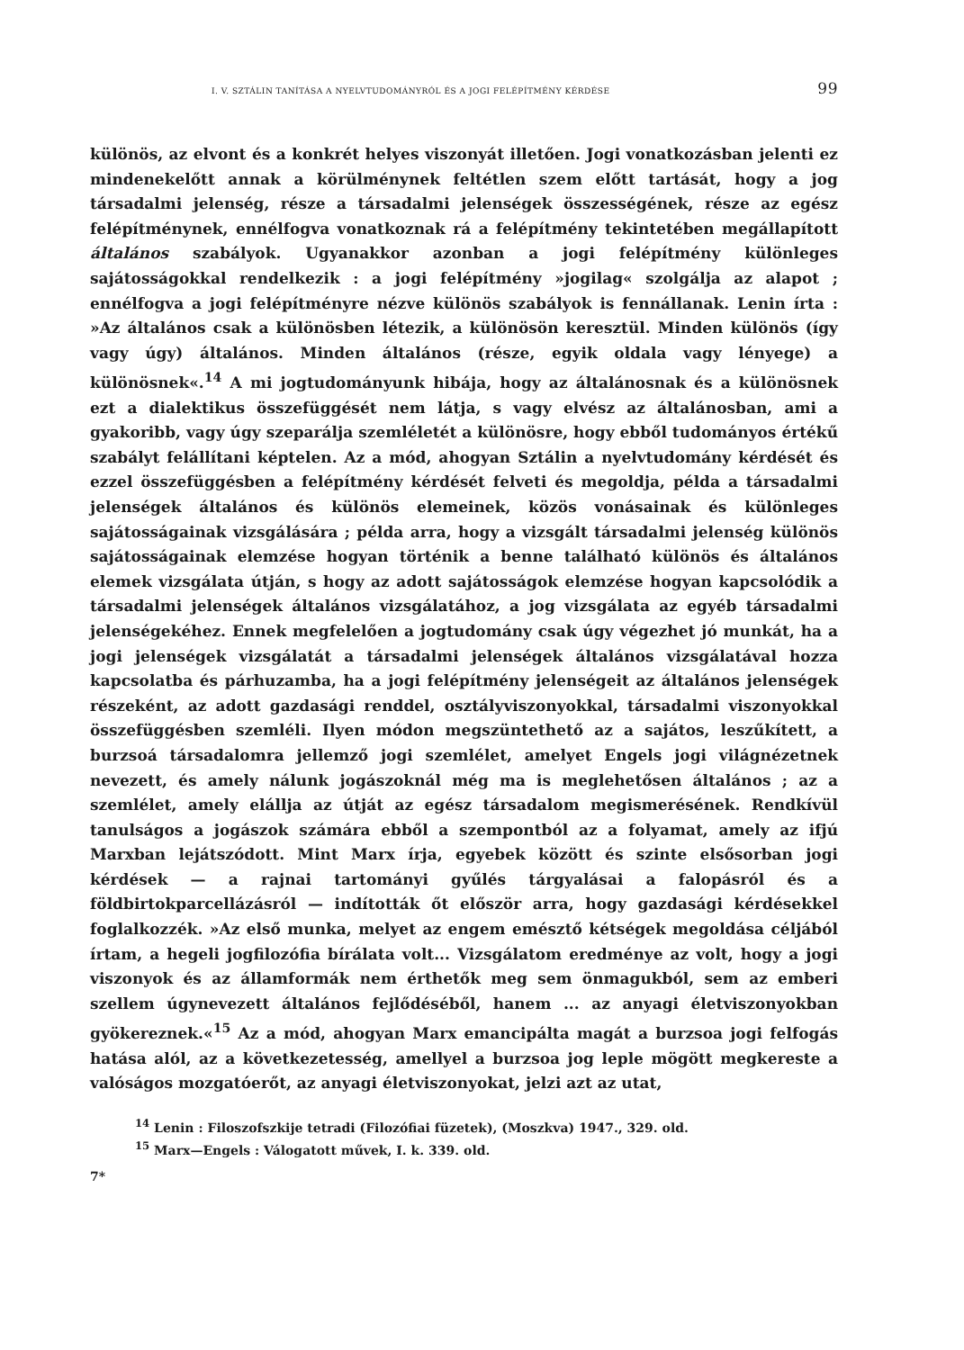I. V. SZTÁLIN TANÍTÁSA A NYELVTUDOMÁNYRÓL ÉS A JOGI FELÉPÍTMÉNY KÉRDÉSE 99
különös, az elvont és a konkrét helyes viszonyát illetően. Jogi vonatkozásban jelenti ez mindenekelőtt annak a körülménynek feltétlen szem előtt tartását, hogy a jog társadalmi jelenség, része a társadalmi jelenségek összességének, része az egész felépítménynek, ennélfogva vonatkoznak rá a felépítmény tekintetében megállapított általános szabályok. Ugyanakkor azonban a jogi felépítmény különleges sajátosságokkal rendelkezik : a jogi felépítmény »jogilag« szolgálja az alapot ; ennélfogva a jogi felépítményre nézve különös szabályok is fennállanak. Lenin írta : »Az általános csak a különösben létezik, a különösön keresztül. Minden különös (így vagy úgy) általános. Minden általános (része, egyik oldala vagy lényege) a különösnek«.<sup>14</sup> A mi jogtudományunk hibája, hogy az általánosnak és a különösnek ezt a dialektikus összefüggését nem látja, s vagy elvész az általánosban, ami a gyakoribb, vagy úgy szeparálja szemléletét a különösre, hogy ebből tudományos értékű szabályt felállítani képtelen. Az a mód, ahogyan Sztálin a nyelvtudomány kérdését és ezzel összefüggésben a felépítmény kérdését felveti és megoldja, példa a társadalmi jelenségek általános és különös elemeinek, közös vonásainak és különleges sajátosságainak vizsgálására ; példa arra, hogy a vizsgált társadalmi jelenség különös sajátosságainak elemzése hogyan történik a benne található különös és általános elemek vizsgálata útján, s hogy az adott sajátosságok elemzése hogyan kapcsolódik a társadalmi jelenségek általános vizsgálatához, a jog vizsgálata az egyéb társadalmi jelenségekéhez. Ennek megfelelően a jogtudomány csak úgy végezhet jó munkát, ha a jogi jelenségek vizsgálatát a társadalmi jelenségek általános vizsgálatával hozza kapcsolatba és párhuzamba, ha a jogi felépítmény jelenségeit az általános jelenségek részeként, az adott gazdasági renddel, osztályviszonyokkal, társadalmi viszonyokkal összefüggésben szemléli. Ilyen módon megszüntethető az a sajátos, leszűkített, a burzsoá társadalomra jellemző jogi szemlélet, amelyet Engels jogi világnézetnek nevezett, és amely nálunk jogászoknál még ma is meglehetősen általános ; az a szemlélet, amely elállja az útját az egész társadalom megismerésének. Rendkívül tanulságos a jogászok számára ebből a szempontból az a folyamat, amely az ifjú Marxban lejátszódott. Mint Marx írja, egyebek között és szinte elsősorban jogi kérdések — a rajnai tartományi gyűlés tárgyalásai a falopásról és a földbirtokparcellázásról — indították őt először arra, hogy gazdasági kérdésekkel foglalkozzék. »Az első munka, melyet az engem emésztő kétségek megoldása céljából írtam, a hegeli jogfilozófia bírálata volt... Vizsgálatom eredménye az volt, hogy a jogi viszonyok és az államformák nem érthetők meg sem önmagukból, sem az emberi szellem úgynevezett általános fejlődéséből, hanem ... az anyagi életviszonyokban gyökereznek.«<sup>15</sup> Az a mód, ahogyan Marx emancipálta magát a burzsoa jogi felfogás hatása alól, az a következetesség, amellyel a burzsoa jog leple mögött megkereste a valóságos mozgatóerőt, az anyagi életviszonyokat, jelzi azt az utat,
<sup>14</sup> Lenin : Filoszofszkije tetradi (Filozófiai füzetek), (Moszkva) 1947., 329. old.
<sup>15</sup> Marx—Engels : Válogatott művek, I. k. 339. old.
7*